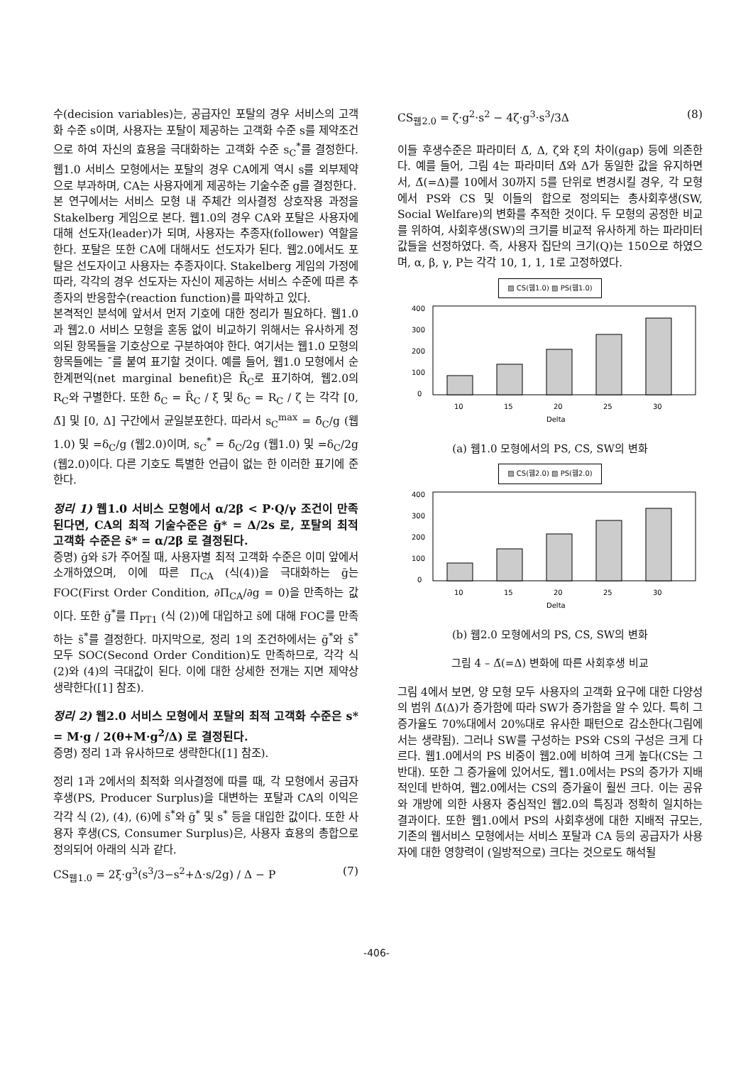수(decision variables)는, 공급자인 포탈의 경우 서비스의 고객화 수준 s이며, 사용자는 포탈이 제공하는 고객화 수준 s를 제약조건으로 하여 자신의 효용을 극대화하는 고객화 수준 s<sub>C</sub><sup>*</sup>를 결정한다. 웹1.0 서비스 모형에서는 포탈의 경우 CA에게 역시 s를 외부제약으로 부과하며, CA는 사용자에게 제공하는 기술수준 g를 결정한다.
본 연구에서는 서비스 모형 내 주체간 의사결정 상호작용 과정을 Stakelberg 게임으로 본다. 웹1.0의 경우 CA와 포탈은 사용자에 대해 선도자(leader)가 되며, 사용자는 추종자(follower) 역할을 한다. 포탈은 또한 CA에 대해서도 선도자가 된다. 웹2.0에서도 포탈은 선도자이고 사용자는 추종자이다. Stakelberg 게임의 가정에 따라, 각각의 경우 선도자는 자신이 제공하는 서비스 수준에 따른 추종자의 반응함수(reaction function)를 파악하고 있다.
본격적인 분석에 앞서서 먼저 기호에 대한 정리가 필요하다. 웹1.0과 웹2.0 서비스 모형을 혼동 없이 비교하기 위해서는 유사하게 정의된 항목들을 기호상으로 구분하여야 한다. 여기서는 웹1.0 모형의 항목들에는 ¯를 붙여 표기할 것이다. 예를 들어, 웹1.0 모형에서 순한계편익(net marginal benefit)은 R̄<sub>C</sub>로 표기하여, 웹2.0의 R<sub>C</sub>와 구별한다. 또한 δ̄<sub>C</sub> = R̄<sub>C</sub> / ξ 및 δ<sub>C</sub> = R<sub>C</sub> / ζ 는 각각 [0, Δ̄] 및 [0, Δ] 구간에서 균일분포한다. 따라서 s<sub>C</sub><sup>max</sup> = δ̄<sub>C</sub>/g (웹1.0) 및 =δ<sub>C</sub>/g (웹2.0)이며, s<sub>C</sub><sup>*</sup> = δ̄<sub>C</sub>/2g (웹1.0) 및 =δ<sub>C</sub>/2g (웹2.0)이다. 다른 기호도 특별한 언급이 없는 한 이러한 표기에 준한다.
정리 1) 웹1.0 서비스 모형에서 α/2β < P·Q/γ 조건이 만족된다면, CA의 최적 기술수준은 ḡ* = Δ/2s 로, 포탈의 최적 고객화 수준은 s̄* = α/2β 로 결정된다.
증명) ḡ와 s̄가 주어질 때, 사용자별 최적 고객화 수준은 이미 앞에서 소개하였으며, 이에 따른 Π<sub>CA</sub> (식(4))을 극대화하는 ḡ는 FOC(First Order Condition, ∂Π<sub>CA</sub>/∂g = 0)을 만족하는 값이다. 또한 ḡ<sup>*</sup>를 Π<sub>PT1</sub> (식 (2))에 대입하고 s̄에 대해 FOC를 만족하는 s̄<sup>*</sup>를 결정한다. 마지막으로, 정리 1의 조건하에서는 ḡ<sup>*</sup>와 s̄<sup>*</sup> 모두 SOC(Second Order Condition)도 만족하므로, 각각 식(2)와 (4)의 극대값이 된다. 이에 대한 상세한 전개는 지면 제약상 생략한다([1] 참조).
정리 2) 웹2.0 서비스 모형에서 포탈의 최적 고객화 수준은 s* = M·g / 2(θ+M·g<sup>2</sup>/Δ) 로 결정된다.
증명) 정리 1과 유사하므로 생략한다([1] 참조).
정리 1과 2에서의 최적화 의사결정에 따를 때, 각 모형에서 공급자 후생(PS, Producer Surplus)을 대변하는 포탈과 CA의 이익은 각각 식 (2), (4), (6)에 s̄<sup>*</sup>와 ḡ<sup>*</sup> 및 s<sup>*</sup> 등을 대입한 값이다. 또한 사용자 후생(CS, Consumer Surplus)은, 사용자 효용의 총합으로 정의되어 아래의 식과 같다.
CS<sub>웹1.0</sub> = 2ξ·g<sup>3</sup>(s<sup>3</sup>/3−s<sup>2</sup>+Δ·s/2g) / Δ − P (7)
CS<sub>웹2.0</sub> = ζ·g<sup>2</sup>·s<sup>2</sup> − 4ζ·g<sup>3</sup>·s<sup>3</sup>/3Δ (8)
이들 후생수준은 파라미터 Δ̄, Δ, ζ와 ξ의 차이(gap) 등에 의존한다. 예를 들어, 그림 4는 파라미터 Δ̄와 Δ가 동일한 값을 유지하면서, Δ̄(=Δ)를 10에서 30까지 5를 단위로 변경시킬 경우, 각 모형에서 PS와 CS 및 이들의 합으로 정의되는 총사회후생(SW, Social Welfare)의 변화를 추적한 것이다. 두 모형의 공정한 비교를 위하여, 사회후생(SW)의 크기를 비교적 유사하게 하는 파라미터값들을 선정하였다. 즉, 사용자 집단의 크기(Q)는 150으로 하였으며, α, β, γ, P는 각각 10, 1, 1, 1로 고정하였다.
▨ CS(웹1.0) ▨ PS(웹1.0)
400
300
200
100
0
10
15
20
25
30
Delta
(a) 웹1.0 모형에서의 PS, CS, SW의 변화
▨ CS(웹2.0) ▨ PS(웹2.0)
400
300
200
100
0
10
15
20
25
30
Delta
(b) 웹2.0 모형에서의 PS, CS, SW의 변화
그림 4 – Δ̄(=Δ) 변화에 따른 사회후생 비교
그림 4에서 보면, 양 모형 모두 사용자의 고객화 요구에 대한 다양성의 범위 Δ̄(Δ)가 증가함에 따라 SW가 증가함을 알 수 있다. 특히 그 증가율도 70%대에서 20%대로 유사한 패턴으로 감소한다(그림에서는 생략됨). 그러나 SW를 구성하는 PS와 CS의 구성은 크게 다르다. 웹1.0에서의 PS 비중이 웹2.0에 비하여 크게 높다(CS는 그 반대). 또한 그 증가율에 있어서도, 웹1.0에서는 PS의 증가가 지배적인데 반하여, 웹2.0에서는 CS의 증가율이 훨씬 크다. 이는 공유와 개방에 의한 사용자 중심적인 웹2.0의 특징과 정확히 일치하는 결과이다. 또한 웹1.0에서 PS의 사회후생에 대한 지배적 규모는, 기존의 웹서비스 모형에서는 서비스 포탈과 CA 등의 공급자가 사용자에 대한 영향력이 (일방적으로) 크다는 것으로도 해석될
-406-